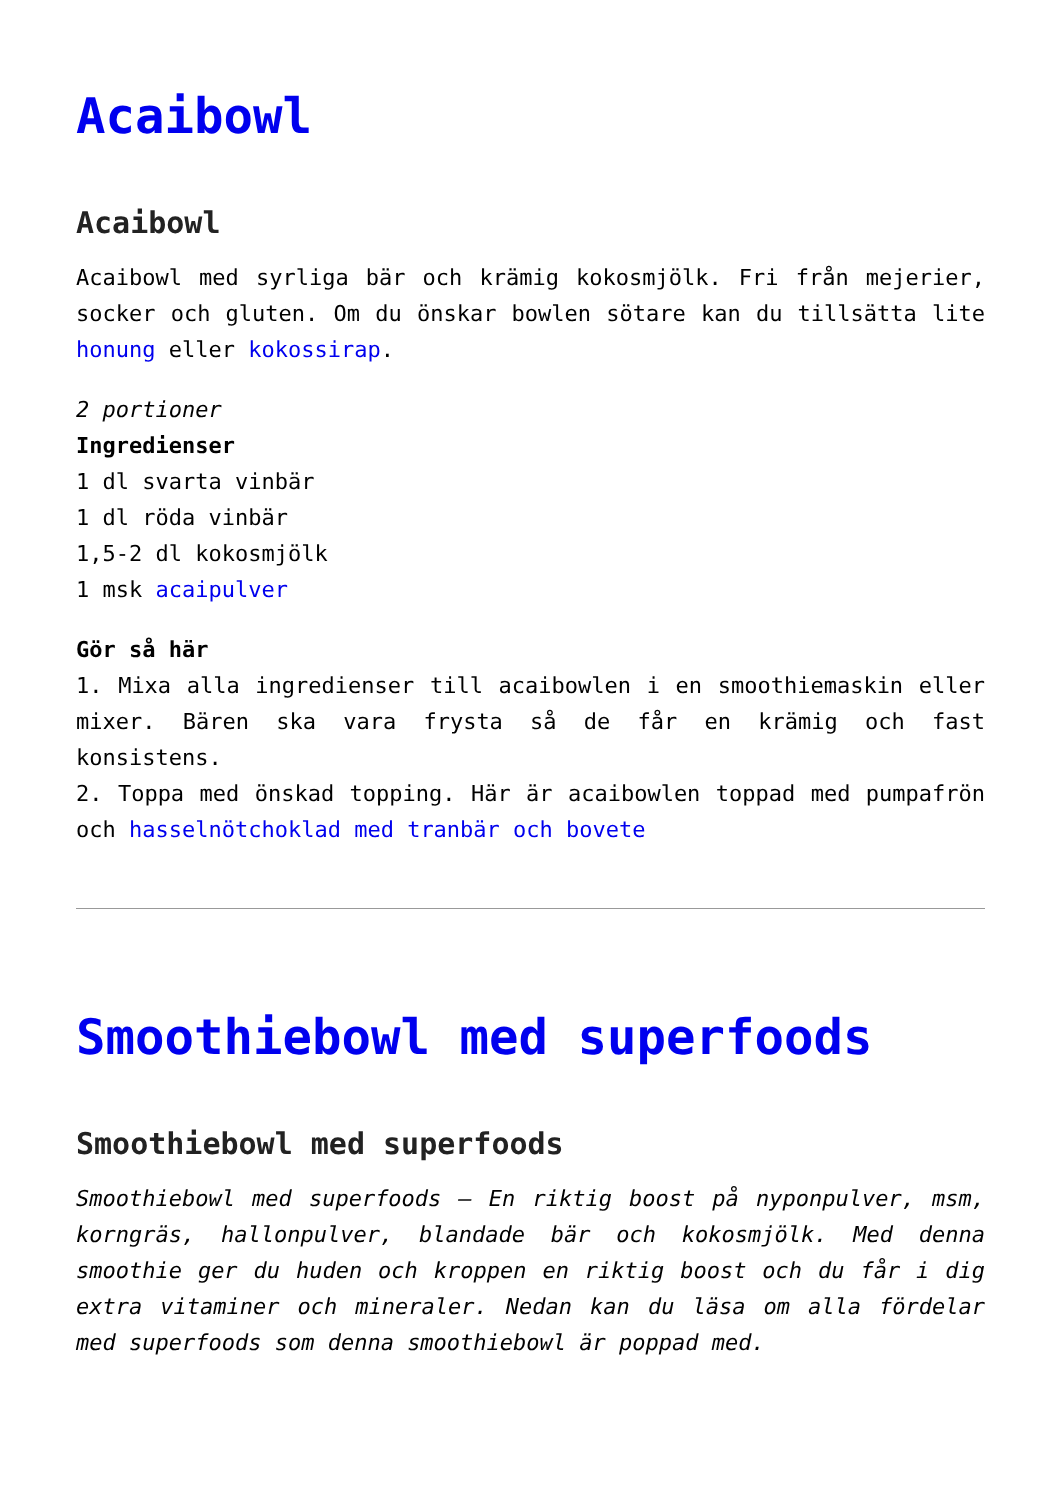Acaibowl
Acaibowl
Acaibowl med syrliga bär och krämig kokosmjölk. Fri från mejerier, socker och gluten. Om du önskar bowlen sötare kan du tillsätta lite honung eller kokossirap.
2 portioner
Ingredienser
1 dl svarta vinbär
1 dl röda vinbär
1,5-2 dl kokosmjölk
1 msk acaipulver
Gör så här
1. Mixa alla ingredienser till acaibowlen i en smoothiemaskin eller mixer. Bären ska vara frysta så de får en krämig och fast konsistens.
2. Toppa med önskad topping. Här är acaibowlen toppad med pumpafrön och hasselnötchoklad med tranbär och bovete
Smoothiebowl med superfoods
Smoothiebowl med superfoods
Smoothiebowl med superfoods – En riktig boost på nyponpulver, msm, korngräs, hallonpulver, blandade bär och kokosmjölk. Med denna smoothie ger du huden och kroppen en riktig boost och du får i dig extra vitaminer och mineraler. Nedan kan du läsa om alla fördelar med superfoods som denna smoothiebowl är poppad med.